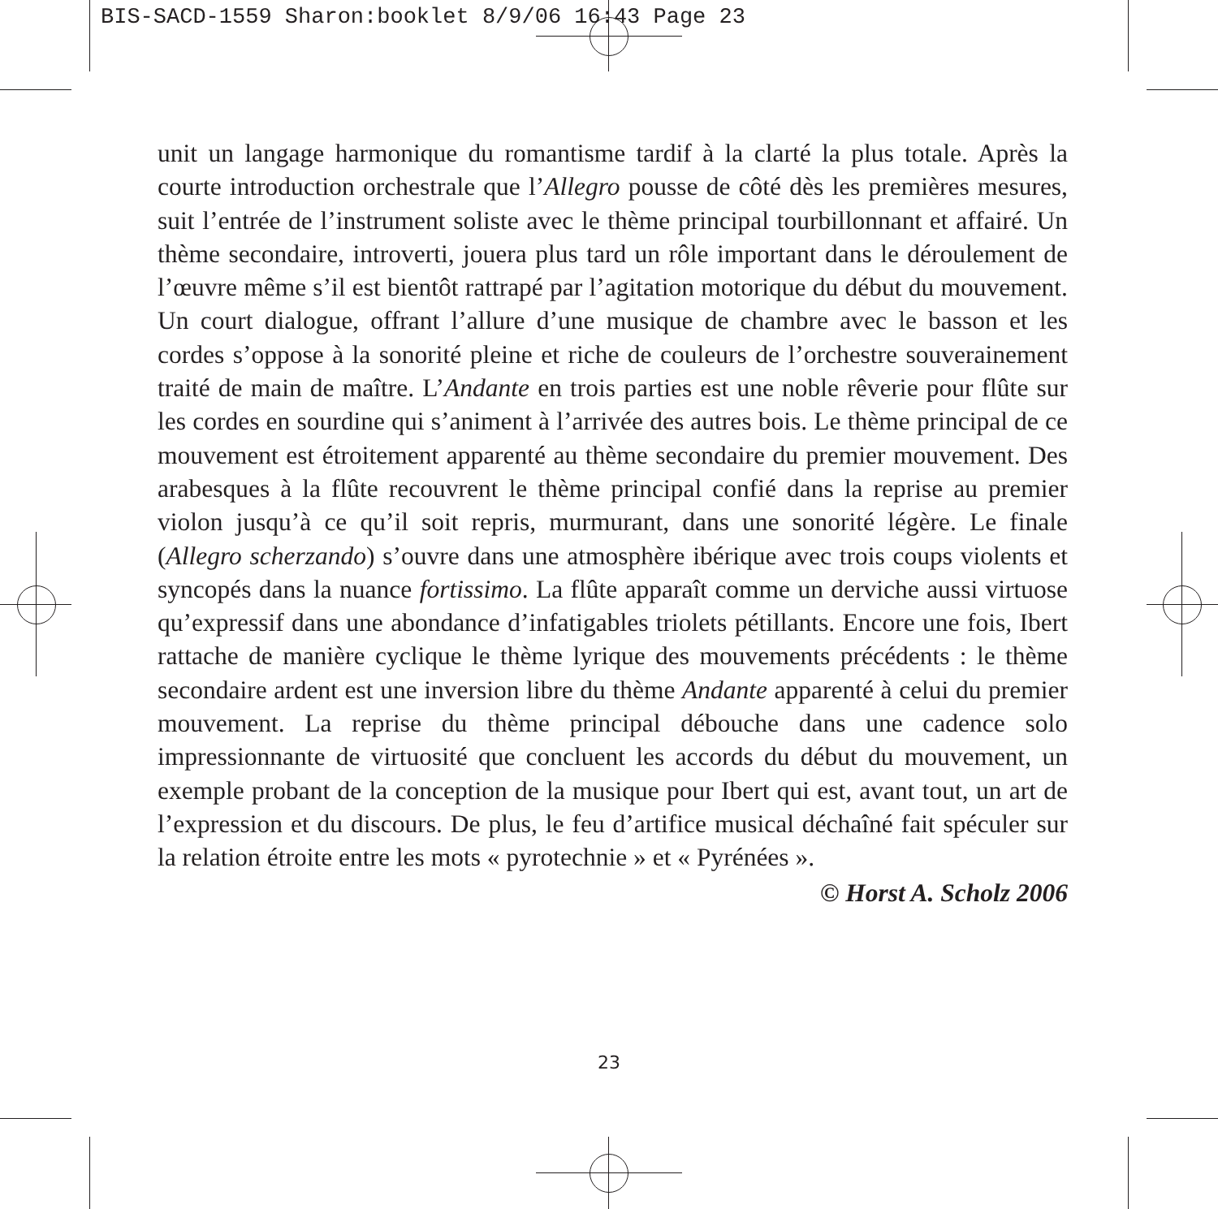BIS-SACD-1559 Sharon:booklet 8/9/06 16:43 Page 23
unit un langage harmonique du romantisme tardif à la clarté la plus totale. Après la courte introduction orchestrale que l’Allegro pousse de côté dès les premières mesures, suit l’entrée de l’instrument soliste avec le thème principal tourbillon­nant et affairé. Un thème secondaire, introverti, jouera plus tard un rôle impor­tant dans le déroulement de l’œuvre même s’il est bientôt rattrapé par l’agitation motorique du début du mouvement. Un court dialogue, offrant l’allure d’une musique de chambre avec le basson et les cordes s’oppose à la sonorité pleine et riche de couleurs de l’orchestre souverainement traité de main de maître. L’An­dante en trois parties est une noble rêverie pour flûte sur les cordes en sourdine qui s’animent à l’arrivée des autres bois. Le thème principal de ce mouvement est étroitement apparenté au thème secondaire du premier mouvement. Des ara­besques à la flûte recouvrent le thème principal confié dans la reprise au premier violon jusqu’à ce qu’il soit repris, murmurant, dans une sonorité légère. Le finale (Allegro scherzando) s’ouvre dans une atmosphère ibérique avec trois coups violents et syncopés dans la nuance fortissimo. La flûte apparaît comme un der­viche aussi virtuose qu’expressif dans une abondance d’infatigables triolets pé­tillants. Encore une fois, Ibert rattache de manière cyclique le thème lyrique des mouvements précédents : le thème secondaire ardent est une inversion libre du thème Andante apparenté à celui du premier mouvement. La reprise du thème principal débouche dans une cadence solo impressionnante de virtuosité que concluent les accords du début du mouvement, un exemple probant de la con­ception de la musique pour Ibert qui est, avant tout, un art de l’expression et du discours. De plus, le feu d’artifice musical déchaîné fait spéculer sur la relation étroite entre les mots « pyrotechnie » et « Pyrénées ».
© Horst A. Scholz 2006
23